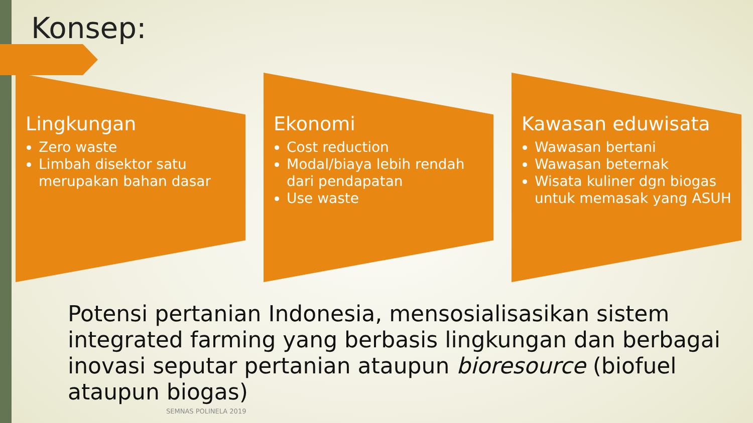Konsep:
Lingkungan
Zero waste
Limbah disektor satu merupakan bahan dasar
Ekonomi
Cost reduction
Modal/biaya lebih rendah dari pendapatan
Use waste
Kawasan eduwisata
Wawasan bertani
Wawasan beternak
Wisata kuliner dgn biogas untuk memasak yang ASUH
Potensi pertanian Indonesia, mensosialisasikan sistem integrated farming yang berbasis lingkungan dan berbagai inovasi seputar pertanian ataupun bioresource (biofuel ataupun biogas)
SEMNAS POLINELA 2019